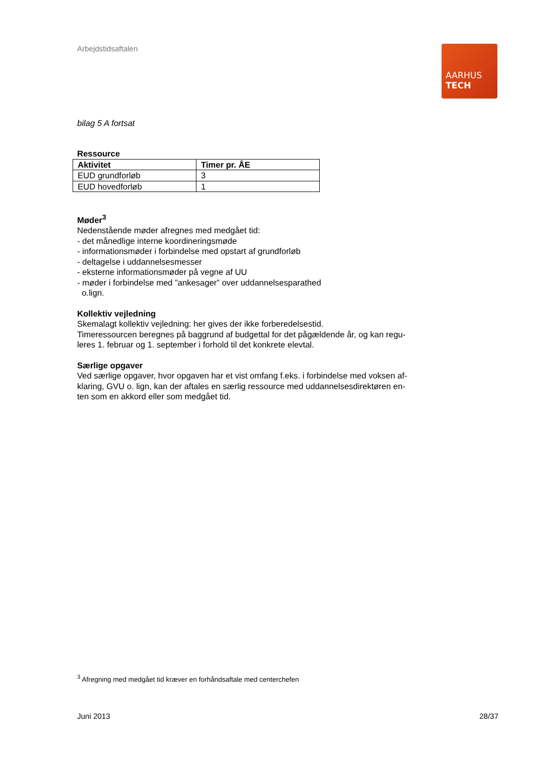AARHUS
TECH
Arbejdstidsaftalen
bilag 5 A fortsat
Ressource
| Aktivitet | Timer pr. ÅE |
| --- | --- |
| EUD grundforløb | 3 |
| EUD hovedforløb | 1 |
Møder<sup>3</sup>
Nedenstående møder afregnes med medgået tid:
- det månedlige interne koordineringsmøde
- informationsmøder i forbindelse med opstart af grundforløb
- deltagelse i uddannelsesmesser
- eksterne informationsmøder på vegne af UU
- møder i forbindelse med ”ankesager” over uddannelsesparathed
o.lign.
Kollektiv vejledning
Skemalagt kollektiv vejledning: her gives der ikke forberedelsestid.
Timeressourcen beregnes på baggrund af budgettal for det pågældende år, og kan regu-
leres 1. februar og 1. september i forhold til det konkrete elevtal.
Særlige opgaver
Ved særlige opgaver, hvor opgaven har et vist omfang f.eks. i forbindelse med voksen af-
klaring, GVU o. lign, kan der aftales en særlig ressource med uddannelsesdirektøren en-
ten som en akkord eller som medgået tid.
<sup>3</sup> Afregning med medgået tid kræver en forhåndsaftale med centerchefen
Juni 2013 28/37